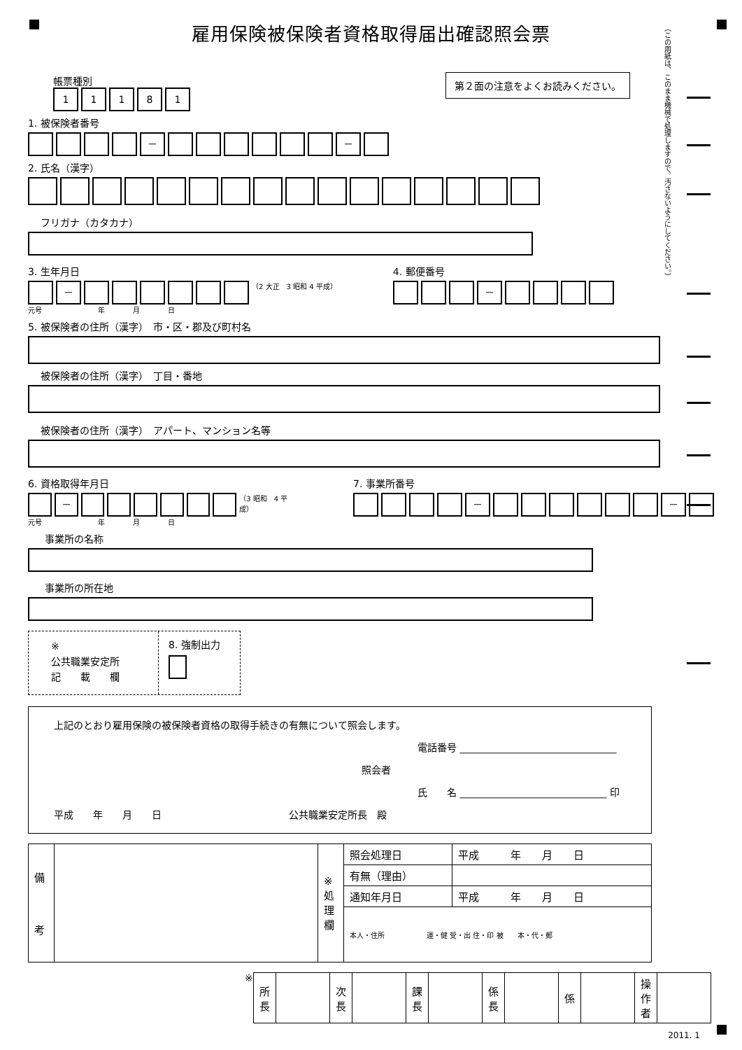（この用紙は、このまま機械で処理しますので、汚さないようにしてください。）
雇用保険被保険者資格取得届出確認照会票
第２面の注意をよくお読みください。
帳票種別
1 1 1 8 1
1. 被保険者番号
　
－ －
2. 氏名（漢字）
フリガナ（カタカナ）
3. 生年月日
－
（2 大正　3 昭和 4 平成）
元号　　　　　　　　年　　　　月　　　　日
4. 郵便番号
－
5. 被保険者の住所（漢字）　市・区・郡及び町村名
被保険者の住所（漢字）　丁目・番地
被保険者の住所（漢字）　アパート、マンション名等
6. 資格取得年月日
－
（3 昭和　4 平成）
元号　　　　　　　　年　　　　月　　　　日
7. 事業所番号
－ －
事業所の名称
事業所の所在地
※
公共職業安定所
記　　載　　欄
8. 強制出力
上記のとおり雇用保険の被保険者資格の取得手続きの有無について照会します。
電話番号 ________________________________
照会者
氏　　名 ______________________________ 印
平成　　年　　月　　日　　　　　　　　　　　　　公共職業安定所長　殿
| 備 考 | | ※ 処 理 欄 | 照会処理日 | 平成 年 月 日 |
| | | | 有無（理由） | |
| | | | 通知年月日 | 平成 年 月 日 |
| | | | 本人・住所 運・健 受・出 住・印 被 本・代・郵 | |
※
| 所 長 | | 次 長 | | 課 長 | | 係 長 | | 係 | | 操 作 者 | |
2011. 1